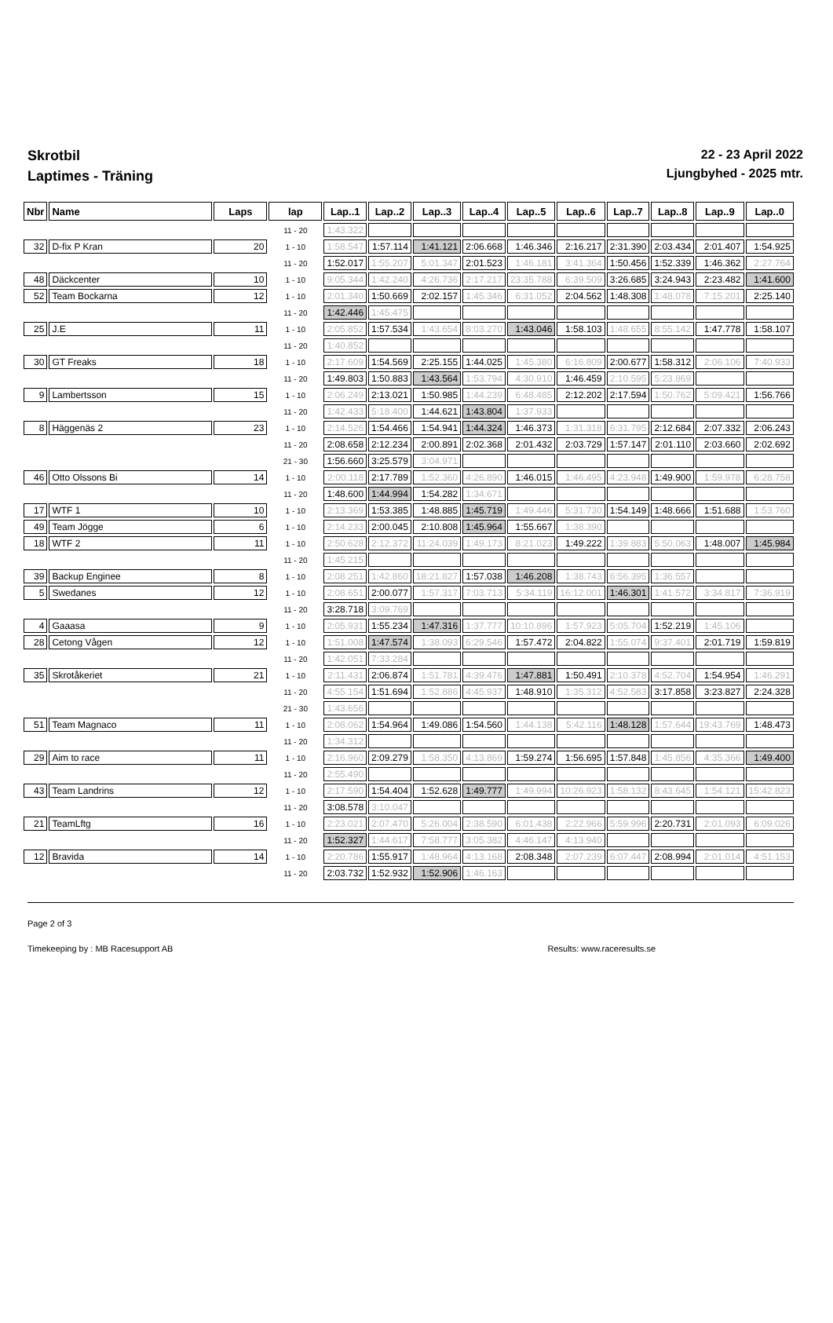Skrotbil
Laptimes - Träning
22 - 23 April 2022
Ljungbyhed - 2025 mtr.
| Nbr | Name | Laps | lap | Lap..1 | Lap..2 | Lap..3 | Lap..4 | Lap..5 | Lap..6 | Lap..7 | Lap..8 | Lap..9 | Lap..0 |
| --- | --- | --- | --- | --- | --- | --- | --- | --- | --- | --- | --- | --- | --- |
| | | | 11 - 20 | 1:43.322 | | | | | | | | | |
| 32 | D-fix P Kran | 20 | 1 - 10 | 1:58.547 | 1:57.114 | 1:41.121 | 2:06.668 | 1:46.346 | 2:16.217 | 2:31.390 | 2:03.434 | 2:01.407 | 1:54.925 |
| | | | 11 - 20 | 1:52.017 | 1:55.207 | 5:01.347 | 2:01.523 | 1:46.181 | 3:41.364 | 1:50.456 | 1:52.339 | 1:46.362 | 2:27.764 |
| 48 | Däckcenter | 10 | 1 - 10 | 9:05.344 | 1:42.240 | 4:26.736 | 2:17.217 | 23:35.788 | 6:39.509 | 3:26.685 | 3:24.943 | 2:23.482 | 1:41.600 |
| 52 | Team Bockarna | 12 | 1 - 10 | 2:01.340 | 1:50.669 | 2:02.157 | 1:45.346 | 6:31.052 | 2:04.562 | 1:48.308 | 1:48.078 | 7:15.201 | 2:25.140 |
| | | | 11 - 20 | 1:42.446 | 1:45.475 | | | | | | | | |
| 25 | J.E | 11 | 1 - 10 | 2:05.852 | 1:57.534 | 1:43.654 | 8:03.270 | 1:43.046 | 1:58.103 | 1:48.655 | 8:55.142 | 1:47.778 | 1:58.107 |
| | | | 11 - 20 | 1:40.852 | | | | | | | | | |
| 30 | GT Freaks | 18 | 1 - 10 | 2:17.609 | 1:54.569 | 2:25.155 | 1:44.025 | 1:45.380 | 6:16.809 | 2:00.677 | 1:58.312 | 2:06.106 | 7:40.933 |
| | | | 11 - 20 | 1:49.803 | 1:50.883 | 1:43.564 | 1:53.794 | 4:30.910 | 1:46.459 | 2:10.595 | 5:23.869 | | |
| 9 | Lambertsson | 15 | 1 - 10 | 2:06.249 | 2:13.021 | 1:50.985 | 1:44.239 | 6:48.485 | 2:12.202 | 2:17.594 | 1:50.762 | 5:09.421 | 1:56.766 |
| | | | 11 - 20 | 1:42.433 | 5:18.400 | 1:44.621 | 1:43.804 | 1:37.933 | | | | | |
| 8 | Häggenäs 2 | 23 | 1 - 10 | 2:14.526 | 1:54.466 | 1:54.941 | 1:44.324 | 1:46.373 | 1:31.318 | 6:31.795 | 2:12.684 | 2:07.332 | 2:06.243 |
| | | | 11 - 20 | 2:08.658 | 2:12.234 | 2:00.891 | 2:02.368 | 2:01.432 | 2:03.729 | 1:57.147 | 2:01.110 | 2:03.660 | 2:02.692 |
| | | | 21 - 30 | 1:56.660 | 3:25.579 | 3:04.971 | | | | | | | |
| 46 | Otto Olssons Bi | 14 | 1 - 10 | 2:00.118 | 2:17.789 | 1:52.360 | 4:26.890 | 1:46.015 | 1:46.495 | 4:23.948 | 1:49.900 | 1:59.978 | 6:28.758 |
| | | | 11 - 20 | 1:48.600 | 1:44.994 | 1:54.282 | 1:34.671 | | | | | | |
| 17 | WTF 1 | 10 | 1 - 10 | 2:13.369 | 1:53.385 | 1:48.885 | 1:45.719 | 1:49.446 | 5:31.730 | 1:54.149 | 1:48.666 | 1:51.688 | 1:53.760 |
| 49 | Team Jögge | 6 | 1 - 10 | 2:14.233 | 2:00.045 | 2:10.808 | 1:45.964 | 1:55.667 | 1:38.390 | | | | |
| 18 | WTF 2 | 11 | 1 - 10 | 2:50.628 | 2:12.372 | 11:24.039 | 1:49.173 | 8:21.023 | 1:49.222 | 1:39.883 | 5:50.063 | 1:48.007 | 1:45.984 |
| | | | 11 - 20 | 1:45.215 | | | | | | | | | |
| 39 | Backup Enginee | 8 | 1 - 10 | 2:08.251 | 1:42.860 | 18:21.827 | 1:57.038 | 1:46.208 | 1:38.743 | 6:56.395 | 1:36.557 | | |
| 5 | Swedanes | 12 | 1 - 10 | 2:08.651 | 2:00.077 | 1:57.317 | 7:03.713 | 5:34.119 | 16:12.001 | 1:46.301 | 1:41.572 | 3:34.817 | 7:36.919 |
| | | | 11 - 20 | 3:28.718 | 3:09.769 | | | | | | | | |
| 4 | Gaaasa | 9 | 1 - 10 | 2:05.931 | 1:55.234 | 1:47.316 | 1:37.777 | 10:10.896 | 1:57.923 | 5:05.704 | 1:52.219 | 1:45.106 | |
| 28 | Cetong Vågen | 12 | 1 - 10 | 1:51.008 | 1:47.574 | 1:38.093 | 6:29.546 | 1:57.472 | 2:04.822 | 1:55.074 | 9:37.401 | 2:01.719 | 1:59.819 |
| | | | 11 - 20 | 1:42.051 | 7:33.284 | | | | | | | | |
| 35 | Skrotåkeriet | 21 | 1 - 10 | 2:11.431 | 2:06.874 | 1:51.781 | 4:39.476 | 1:47.881 | 1:50.491 | 2:10.378 | 4:52.704 | 1:54.954 | 1:46.291 |
| | | | 11 - 20 | 4:55.154 | 1:51.694 | 1:52.886 | 4:45.937 | 1:48.910 | 1:35.312 | 4:52.583 | 3:17.858 | 3:23.827 | 2:24.328 |
| | | | 21 - 30 | 1:43.656 | | | | | | | | | |
| 51 | Team Magnaco | 11 | 1 - 10 | 2:08.062 | 1:54.964 | 1:49.086 | 1:54.560 | 1:44.138 | 5:42.116 | 1:48.128 | 1:57.644 | 19:43.769 | 1:48.473 |
| | | | 11 - 20 | 1:34.312 | | | | | | | | | |
| 29 | Aim to race | 11 | 1 - 10 | 2:16.960 | 2:09.279 | 1:58.350 | 4:13.869 | 1:59.274 | 1:56.695 | 1:57.848 | 1:45.856 | 4:35.366 | 1:49.400 |
| | | | 11 - 20 | 2:55.490 | | | | | | | | | |
| 43 | Team Landrins | 12 | 1 - 10 | 2:17.590 | 1:54.404 | 1:52.628 | 1:49.777 | 1:49.994 | 10:26.923 | 1:58.132 | 8:43.645 | 1:54.121 | 15:42.823 |
| | | | 11 - 20 | 3:08.578 | 3:10.047 | | | | | | | | |
| 21 | TeamLftg | 16 | 1 - 10 | 2:23.021 | 2:07.470 | 5:26.004 | 2:38.590 | 6:01.438 | 2:22.966 | 5:59.996 | 2:20.731 | 2:01.093 | 6:09.026 |
| | | | 11 - 20 | 1:52.327 | 1:44.617 | 7:58.777 | 3:05.382 | 4:46.147 | 4:13.940 | | | | |
| 12 | Bravida | 14 | 1 - 10 | 2:20.786 | 1:55.917 | 1:48.964 | 4:13.168 | 2:08.348 | 2:07.239 | 6:07.447 | 2:08.994 | 2:01.014 | 4:51.153 |
| | | | 11 - 20 | 2:03.732 | 1:52.932 | 1:52.906 | 1:46.163 | | | | | | |
Page 2 of 3
Timekeeping by : MB Racesupport AB Results: www.raceresults.se